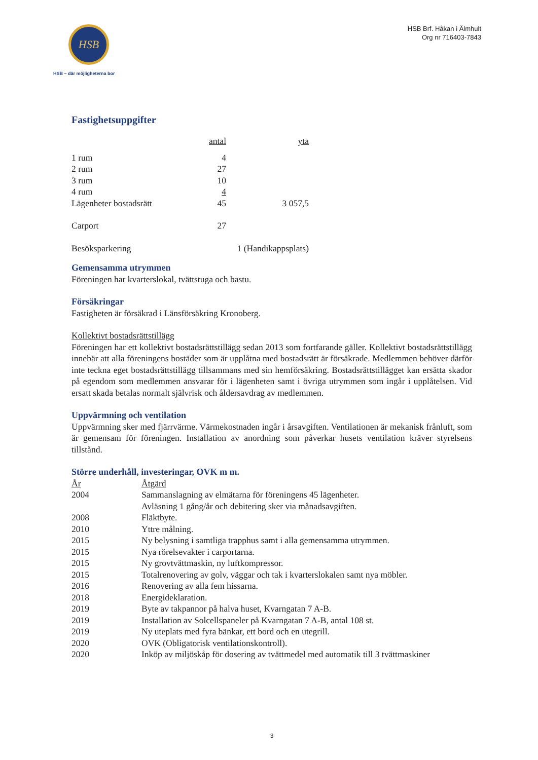HSB
HSB – där möjligheterna bor
HSB Brf. Håkan i Älmhult
Org nr 716403-7843
Fastighetsuppgifter
| | antal | yta |
| 1 rum | 4 | |
| 2 rum | 27 | |
| 3 rum | 10 | |
| 4 rum | 4 | |
| Lägenheter bostadsrätt | 45 | 3 057,5 |
| Carport | 27 | |
| Besöksparkering | 1 (Handikappsplats) | |
Gemensamma utrymmen
Föreningen har kvarterslokal, tvättstuga och bastu.
Försäkringar
Fastigheten är försäkrad i Länsförsäkring Kronoberg.
Kollektivt bostadsrättstillägg
Föreningen har ett kollektivt bostadsrättstillägg sedan 2013 som fortfarande gäller. Kollektivt bostadsrättstillägg innebär att alla föreningens bostäder som är upplåtna med bostadsrätt är försäkrade. Medlemmen behöver därför inte teckna eget bostadsrättstillägg tillsammans med sin hemförsäkring. Bostadsrättstillägget kan ersätta skador på egendom som medlemmen ansvarar för i lägenheten samt i övriga utrymmen som ingår i upplåtelsen. Vid ersatt skada betalas normalt självrisk och åldersavdrag av medlemmen.
Uppvärmning och ventilation
Uppvärmning sker med fjärrvärme. Värmekostnaden ingår i årsavgiften. Ventilationen är mekanisk frånluft, som är gemensam för föreningen. Installation av anordning som påverkar husets ventilation kräver styrelsens tillstånd.
Större underhåll, investeringar, OVK m m.
| År | Åtgärd |
| 2004 | Sammanslagning av elmätarna för föreningens 45 lägenheter. Avläsning 1 gång/år och debitering sker via månadsavgiften. |
| 2008 | Fläktbyte. |
| 2010 | Yttre målning. |
| 2015 | Ny belysning i samtliga trapphus samt i alla gemensamma utrymmen. |
| 2015 | Nya rörelsevakter i carportarna. |
| 2015 | Ny grovtvättmaskin, ny luftkompressor. |
| 2015 | Totalrenovering av golv, väggar och tak i kvarterslokalen samt nya möbler. |
| 2016 | Renovering av alla fem hissarna. |
| 2018 | Energideklaration. |
| 2019 | Byte av takpannor på halva huset, Kvarngatan 7 A-B. |
| 2019 | Installation av Solcellspaneler på Kvarngatan 7 A-B, antal 108 st. |
| 2019 | Ny uteplats med fyra bänkar, ett bord och en utegrill. |
| 2020 | OVK (Obligatorisk ventilationskontroll). |
| 2020 | Inköp av miljöskåp för dosering av tvättmedel med automatik till 3 tvättmaskiner |
3